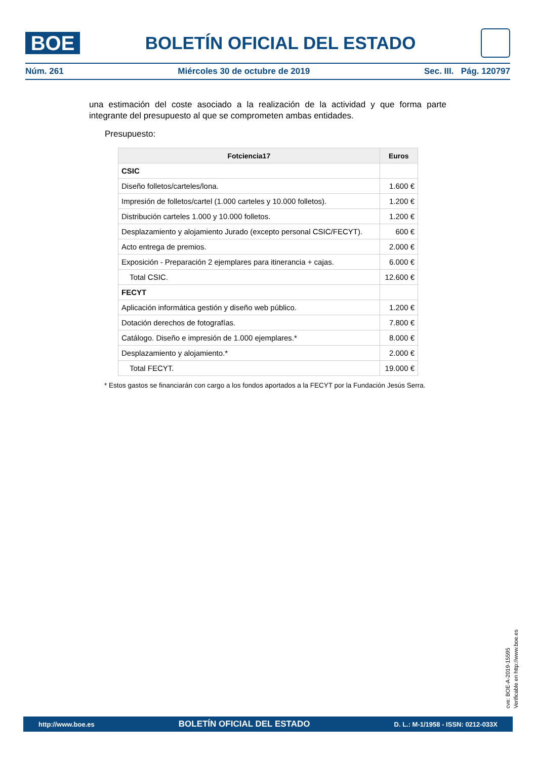BOE
BOLETÍN OFICIAL DEL ESTADO
Núm. 261 Miércoles 30 de octubre de 2019 Sec. III. Pág. 120797
una estimación del coste asociado a la realización de la actividad y que forma parte integrante del presupuesto al que se comprometen ambas entidades.
Presupuesto:
| Fotciencia17 | Euros |
| --- | --- |
| CSIC | |
| Diseño folletos/carteles/lona. | 1.600 € |
| Impresión de folletos/cartel (1.000 carteles y 10.000 folletos). | 1.200 € |
| Distribución carteles 1.000 y 10.000 folletos. | 1.200 € |
| Desplazamiento y alojamiento Jurado (excepto personal CSIC/FECYT). | 600 € |
| Acto entrega de premios. | 2.000 € |
| Exposición - Preparación 2 ejemplares para itinerancia + cajas. | 6.000 € |
| Total CSIC. | 12.600 € |
| FECYT | |
| Aplicación informática gestión y diseño web público. | 1.200 € |
| Dotación derechos de fotografías. | 7.800 € |
| Catálogo. Diseño e impresión de 1.000 ejemplares.* | 8.000 € |
| Desplazamiento y alojamiento.* | 2.000 € |
| Total FECYT. | 19.000 € |
* Estos gastos se financiarán con cargo a los fondos aportados a la FECYT por la Fundación Jesús Serra.
cve: BOE-A-2019-15595
Verificable en http://www.boe.es
http://www.boe.es BOLETÍN OFICIAL DEL ESTADO D. L.: M-1/1958 - ISSN: 0212-033X